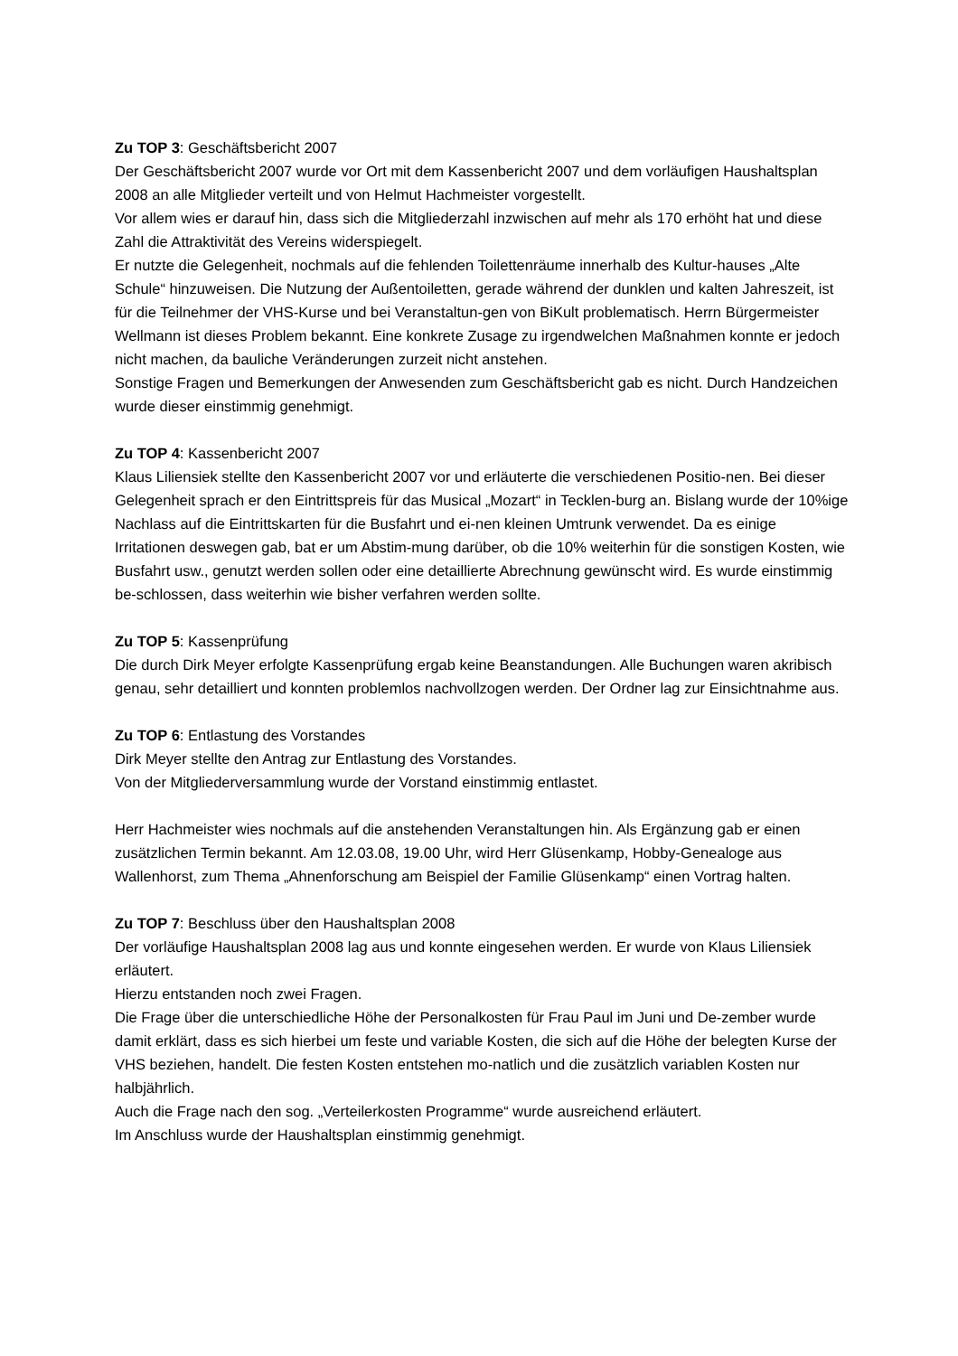Zu TOP 3: Geschäftsbericht 2007
Der Geschäftsbericht 2007 wurde vor Ort mit dem Kassenbericht 2007 und dem vorläufigen Haushaltsplan 2008 an alle Mitglieder verteilt und von Helmut Hachmeister vorgestellt.
Vor allem wies er darauf hin, dass sich die Mitgliederzahl inzwischen auf mehr als 170 erhöht hat und diese Zahl die Attraktivität des Vereins widerspiegelt.
Er nutzte die Gelegenheit, nochmals auf die fehlenden Toilettenräume innerhalb des Kultur-hauses „Alte Schule“ hinzuweisen. Die Nutzung der Außentoiletten, gerade während der dunklen und kalten Jahreszeit, ist für die Teilnehmer der VHS-Kurse und bei Veranstaltun-gen von BiKult problematisch. Herrn Bürgermeister Wellmann ist dieses Problem bekannt. Eine konkrete Zusage zu irgendwelchen Maßnahmen konnte er jedoch nicht machen, da bauliche Veränderungen zurzeit nicht anstehen.
Sonstige Fragen und Bemerkungen der Anwesenden zum Geschäftsbericht gab es nicht. Durch Handzeichen wurde dieser einstimmig genehmigt.
Zu TOP 4: Kassenbericht 2007
Klaus Liliensiek stellte den Kassenbericht 2007 vor und erläuterte die verschiedenen Positio-nen. Bei dieser Gelegenheit sprach er den Eintrittspreis für das Musical „Mozart“ in Tecklen-burg an. Bislang wurde der 10%ige Nachlass auf die Eintrittskarten für die Busfahrt und ei-nen kleinen Umtrunk verwendet. Da es einige Irritationen deswegen gab, bat er um Abstim-mung darüber, ob die 10% weiterhin für die sonstigen Kosten, wie Busfahrt usw., genutzt werden sollen oder eine detaillierte Abrechnung gewünscht wird. Es wurde einstimmig be-schlossen, dass weiterhin wie bisher verfahren werden sollte.
Zu TOP 5: Kassenprüfung
Die durch Dirk Meyer erfolgte Kassenprüfung ergab keine Beanstandungen. Alle Buchungen waren akribisch genau, sehr detailliert und konnten problemlos nachvollzogen werden. Der Ordner lag zur Einsichtnahme aus.
Zu TOP 6: Entlastung des Vorstandes
Dirk Meyer stellte den Antrag zur Entlastung des Vorstandes.
Von der Mitgliederversammlung wurde der Vorstand einstimmig entlastet.
Herr Hachmeister wies nochmals auf die anstehenden Veranstaltungen hin. Als Ergänzung gab er einen zusätzlichen Termin bekannt. Am 12.03.08, 19.00 Uhr, wird Herr Glüsenkamp, Hobby-Genealoge aus Wallenhorst, zum Thema „Ahnenforschung am Beispiel der Familie Glüsenkamp“ einen Vortrag halten.
Zu TOP 7: Beschluss über den Haushaltsplan 2008
Der vorläufige Haushaltsplan 2008 lag aus und konnte eingesehen werden. Er wurde von Klaus Liliensiek erläutert.
Hierzu entstanden noch zwei Fragen.
Die Frage über die unterschiedliche Höhe der Personalkosten für Frau Paul im Juni und De-zember wurde damit erklärt, dass es sich hierbei um feste und variable Kosten, die sich auf die Höhe der belegten Kurse der VHS beziehen, handelt. Die festen Kosten entstehen mo-natlich und die zusätzlich variablen Kosten nur halbjährlich.
Auch die Frage nach den sog. „Verteilerkosten Programme“ wurde ausreichend erläutert.
Im Anschluss wurde der Haushaltsplan einstimmig genehmigt.